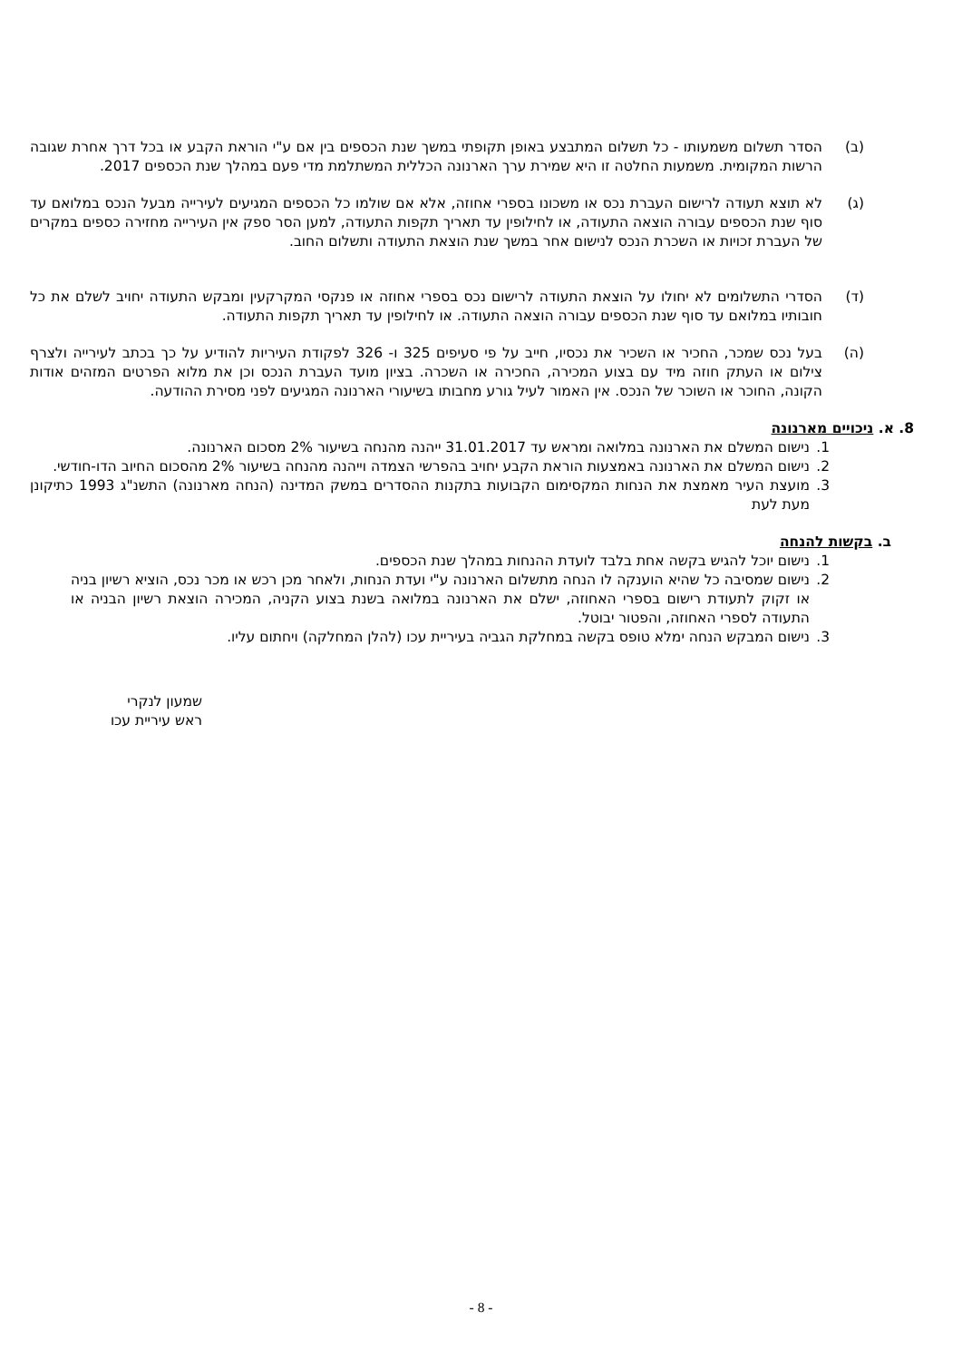(ב) הסדר תשלום משמעותו - כל תשלום המתבצע באופן תקופתי במשך שנת הכספים בין אם ע"י הוראת הקבע או בכל דרך אחרת שגובה הרשות המקומית. משמעות החלטה זו היא שמירת ערך הארנונה הכללית המשתלמת מדי פעם במהלך שנת הכספים 2017.
(ג) לא תוצא תעודה לרישום העברת נכס או משכונו בספרי אחוזה, אלא אם שולמו כל הכספים המגיעים לעירייה מבעל הנכס במלואם עד סוף שנת הכספים עבורה הוצאה התעודה, או לחילופין עד תאריך תקפות התעודה, למען הסר ספק אין העירייה מחזירה כספים במקרים של העברת זכויות או השכרת הנכס לנישום אחר במשך שנת הוצאת התעודה ותשלום החוב.
(ד) הסדרי התשלומים לא יחולו על הוצאת התעודה לרישום נכס בספרי אחוזה או פנקסי המקרקעין ומבקש התעודה יחויב לשלם את כל חובותיו במלואם עד סוף שנת הכספים עבורה הוצאה התעודה. או לחילופין עד תאריך תקפות התעודה.
(ה) בעל נכס שמכר, החכיר או השכיר את נכסיו, חייב על פי סעיפים 325 ו- 326 לפקודת העיריות להודיע על כך בכתב לעירייה ולצרף צילום או העתק חוזה מיד עם בצוע המכירה, החכירה או השכרה. בציון מועד העברת הנכס וכן את מלוא הפרטים המזהים אודות הקונה, החוכר או השוכר של הנכס. אין האמור לעיל גורע מחבותו בשיעורי הארנונה המגיעים לפני מסירת ההודעה.
8. א. ניכויים מארנונה
1. נישום המשלם את הארנונה במלואה ומראש עד 31.01.2017 ייהנה מהנחה בשיעור 2% מסכום הארנונה.
2. נישום המשלם את הארנונה באמצעות הוראת הקבע יחויב בהפרשי הצמדה וייהנה מהנחה בשיעור 2% מהסכום החיוב הדו-חודשי.
3. מועצת העיר מאמצת את הנחות המקסימום הקבועות בתקנות ההסדרים במשק המדינה (הנחה מארנונה) התשנ"ג 1993 כתיקונן מעת לעת
ב. בקשות להנחה
1. נישום יוכל להגיש בקשה אחת בלבד לועדת ההנחות במהלך שנת הכספים.
2. נישום שמסיבה כל שהיא הוענקה לו הנחה מתשלום הארנונה ע"י ועדת הנחות, ולאחר מכן רכש או מכר נכס, הוציא רשיון בניה או זקוק לתעודת רישום בספרי האחוזה, ישלם את הארנונה במלואה בשנת בצוע הקניה, המכירה הוצאת רשיון הבניה או התעודה לספרי האחוזה, והפטור יבוטל.
3. נישום המבקש הנחה ימלא טופס בקשה במחלקת הגביה בעיריית עכו (להלן המחלקה) ויחתום עליו.
שמעון לנקרי
ראש עיריית עכו
- 8 -